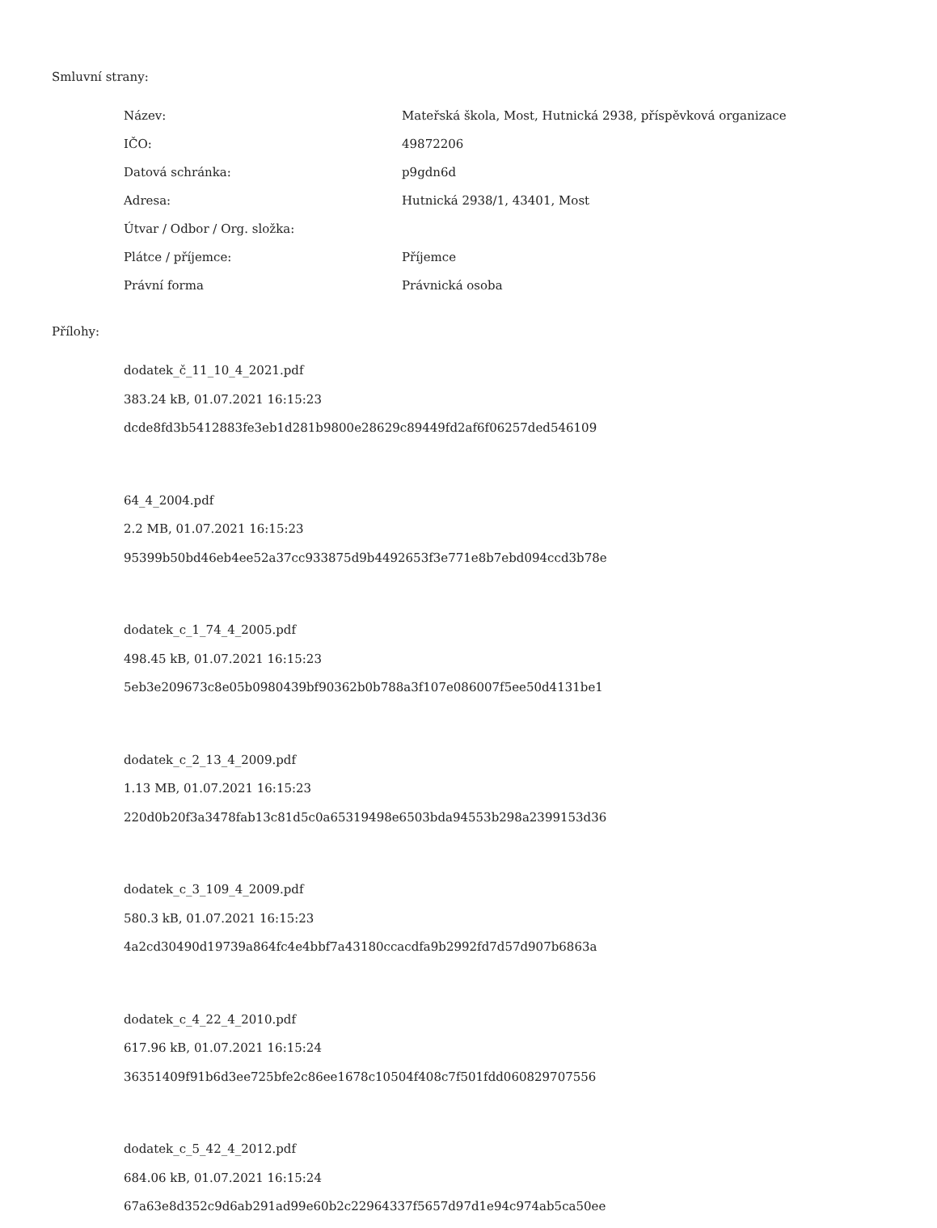Smluvní strany:
| Název: | Mateřská škola, Most, Hutnická 2938, příspěvková organizace |
| IČO: | 49872206 |
| Datová schránka: | p9gdn6d |
| Adresa: | Hutnická 2938/1, 43401, Most |
| Útvar / Odbor / Org. složka: | |
| Plátce / příjemce: | Příjemce |
| Právní forma | Právnická osoba |
Přílohy:
dodatek_č_11_10_4_2021.pdf
383.24 kB, 01.07.2021 16:15:23
dcde8fd3b5412883fe3eb1d281b9800e28629c89449fd2af6f06257ded546109
64_4_2004.pdf
2.2 MB, 01.07.2021 16:15:23
95399b50bd46eb4ee52a37cc933875d9b4492653f3e771e8b7ebd094ccd3b78e
dodatek_c_1_74_4_2005.pdf
498.45 kB, 01.07.2021 16:15:23
5eb3e209673c8e05b0980439bf90362b0b788a3f107e086007f5ee50d4131be1
dodatek_c_2_13_4_2009.pdf
1.13 MB, 01.07.2021 16:15:23
220d0b20f3a3478fab13c81d5c0a65319498e6503bda94553b298a2399153d36
dodatek_c_3_109_4_2009.pdf
580.3 kB, 01.07.2021 16:15:23
4a2cd30490d19739a864fc4e4bbf7a43180ccacdfa9b2992fd7d57d907b6863a
dodatek_c_4_22_4_2010.pdf
617.96 kB, 01.07.2021 16:15:24
36351409f91b6d3ee725bfe2c86ee1678c10504f408c7f501fdd060829707556
dodatek_c_5_42_4_2012.pdf
684.06 kB, 01.07.2021 16:15:24
67a63e8d352c9d6ab291ad99e60b2c22964337f5657d97d1e94c974ab5ca50ee